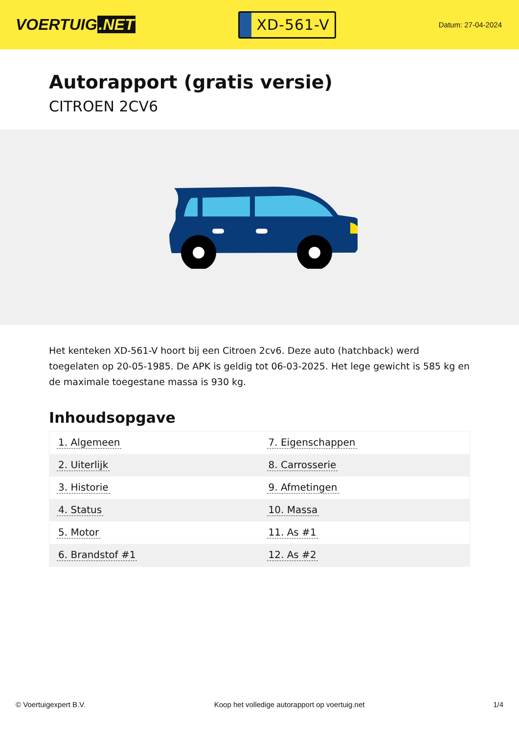VOERTUIG.NET
XD-561-V
Datum: 27-04-2024
Autorapport (gratis versie)
CITROEN 2CV6
Het kenteken XD-561-V hoort bij een Citroen 2cv6. Deze auto (hatchback) werd toegelaten op 20-05-1985. De APK is geldig tot 06-03-2025. Het lege gewicht is 585 kg en de maximale toegestane massa is 930 kg.
Inhoudsopgave
| 1. Algemeen | 7. Eigenschappen |
| 2. Uiterlijk | 8. Carrosserie |
| 3. Historie | 9. Afmetingen |
| 4. Status | 10. Massa |
| 5. Motor | 11. As #1 |
| 6. Brandstof #1 | 12. As #2 |
© Voertuigexpert B.V. Koop het volledige autorapport op voertuig.net
1/4